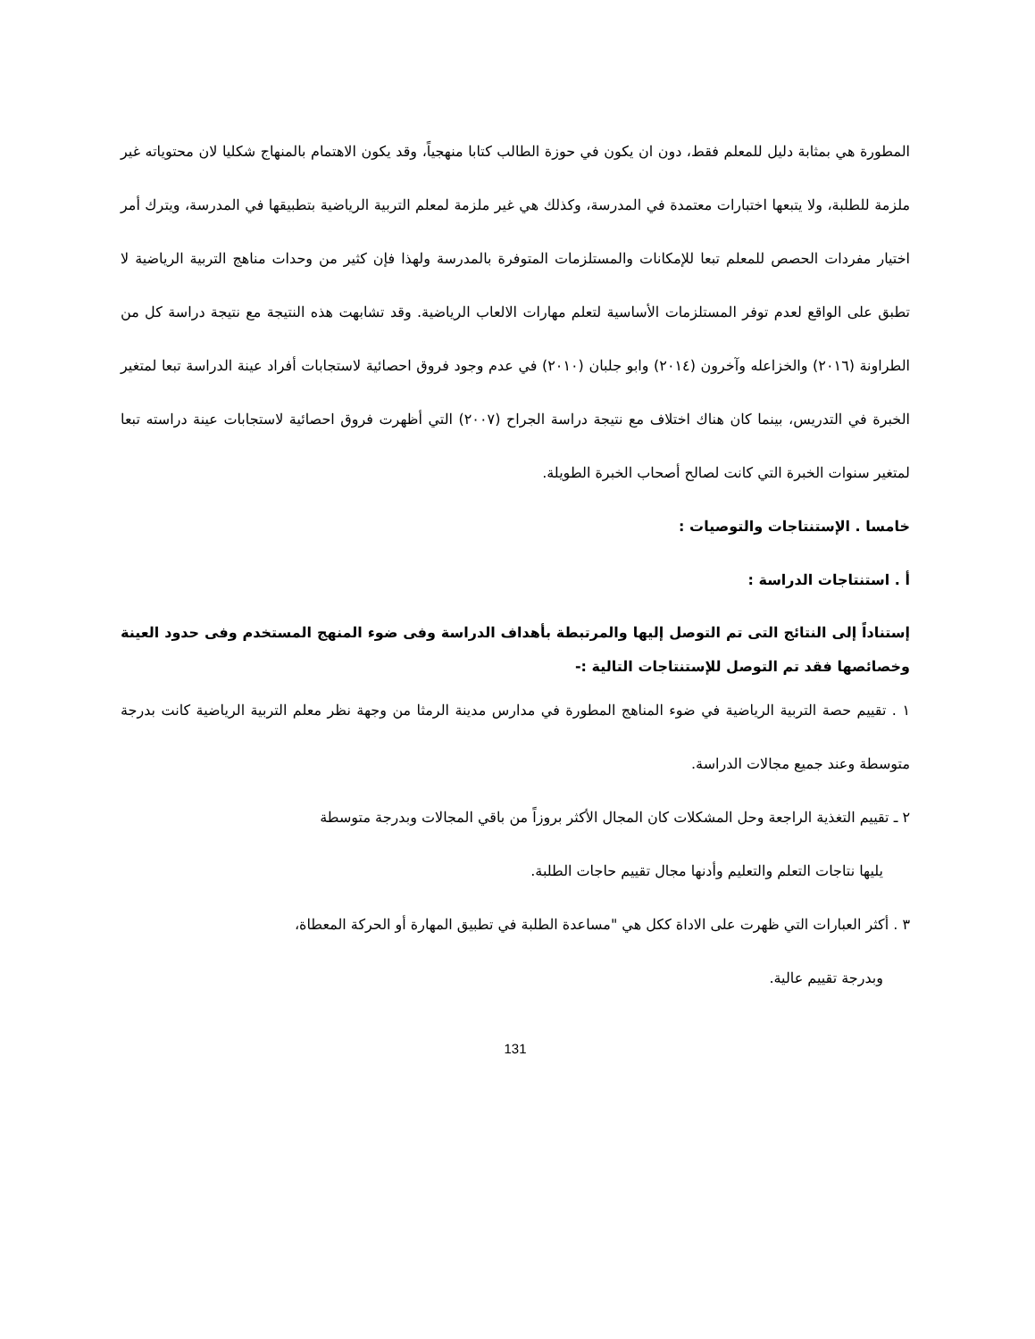المطورة هي بمثابة دليل للمعلم فقط، دون ان يكون في حوزة الطالب كتابا منهجياً، وقد يكون الاهتمام بالمنهاج شكليا لان محتوياته غير ملزمة للطلبة، ولا يتبعها اختبارات معتمدة في المدرسة، وكذلك هي غير ملزمة لمعلم التربية الرياضية بتطبيقها في المدرسة، ويترك أمر اختيار مفردات الحصص للمعلم تبعا للإمكانات والمستلزمات المتوفرة بالمدرسة ولهذا فإن كثير من وحدات مناهج التربية الرياضية لا تطبق على الواقع لعدم توفر المستلزمات الأساسية لتعلم مهارات الالعاب الرياضية. وقد تشابهت هذه النتيجة مع نتيجة دراسة كل من الطراونة (٢٠١٦) والخزاعله وآخرون (٢٠١٤) وابو جلبان (٢٠١٠) في عدم وجود فروق احصائية لاستجابات أفراد عينة الدراسة تبعا لمتغير الخبرة في التدريس، بينما كان هناك اختلاف مع نتيجة دراسة الجراح (٢٠٠٧) التي أظهرت فروق احصائية لاستجابات عينة دراسته تبعا لمتغير سنوات الخبرة التي كانت لصالح أصحاب الخبرة الطويلة.
خامسا . الإستنتاجات والتوصيات :
أ . استنتاجات الدراسة :
إستناداً إلى النتائج التى تم التوصل إليها والمرتبطة بأهداف الدراسة وفى ضوء المنهج المستخدم وفى حدود العينة وخصائصها فقد تم التوصل للإستنتاجات التالية :-
١ . تقييم حصة التربية الرياضية في ضوء المناهج المطورة في مدارس مدينة الرمثا من وجهة نظر معلم التربية الرياضية كانت بدرجة متوسطة وعند جميع مجالات الدراسة.
٢ ـ تقييم التغذية الراجعة وحل المشكلات كان المجال الأكثر بروزاً من باقي المجالات وبدرجة متوسطة
يليها نتاجات التعلم والتعليم وأدنها مجال تقييم حاجات الطلبة.
٣ . أكثر العبارات التي ظهرت على الاداة ككل هي "مساعدة الطلبة في تطبيق المهارة أو الحركة المعطاة،
وبدرجة تقييم عالية.
131